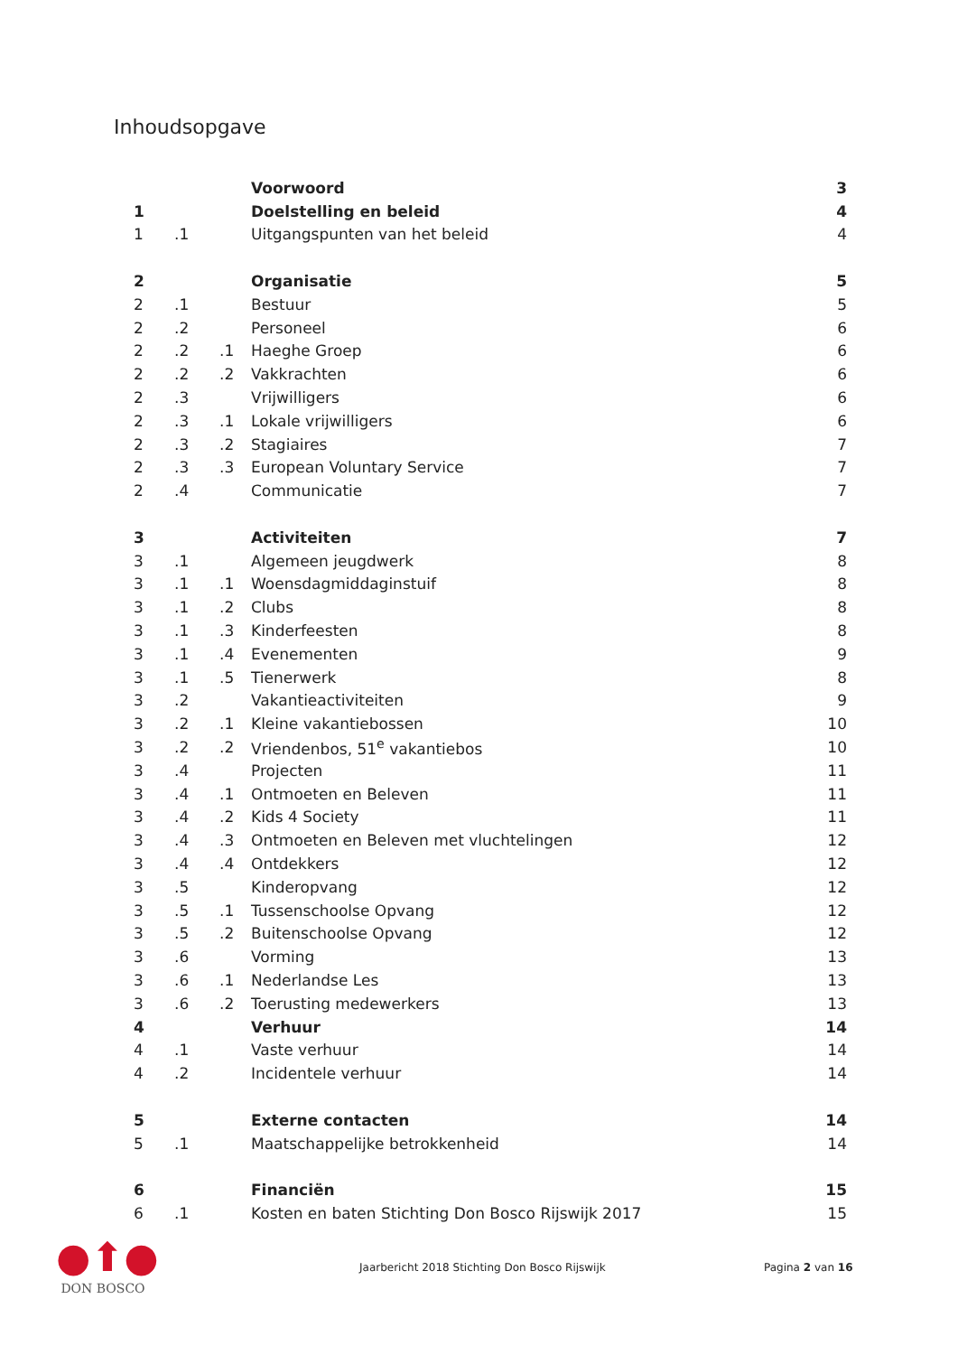Inhoudsopgave
| | | | Voorwoord | 3 |
| 1 | | | Doelstelling en beleid | 4 |
| 1 | .1 | | Uitgangspunten van het beleid | 4 |
| 2 | | | Organisatie | 5 |
| 2 | .1 | | Bestuur | 5 |
| 2 | .2 | | Personeel | 6 |
| 2 | .2 | .1 | Haeghe Groep | 6 |
| 2 | .2 | .2 | Vakkrachten | 6 |
| 2 | .3 | | Vrijwilligers | 6 |
| 2 | .3 | .1 | Lokale vrijwilligers | 6 |
| 2 | .3 | .2 | Stagiaires | 7 |
| 2 | .3 | .3 | European Voluntary Service | 7 |
| 2 | .4 | | Communicatie | 7 |
| 3 | | | Activiteiten | 7 |
| 3 | .1 | | Algemeen jeugdwerk | 8 |
| 3 | .1 | .1 | Woensdagmiddaginstuif | 8 |
| 3 | .1 | .2 | Clubs | 8 |
| 3 | .1 | .3 | Kinderfeesten | 8 |
| 3 | .1 | .4 | Evenementen | 9 |
| 3 | .1 | .5 | Tienerwerk | 8 |
| 3 | .2 | | Vakantieactiviteiten | 9 |
| 3 | .2 | .1 | Kleine vakantiebossen | 10 |
| 3 | .2 | .2 | Vriendenbos, 51<sup>e</sup> vakantiebos | 10 |
| 3 | .4 | | Projecten | 11 |
| 3 | .4 | .1 | Ontmoeten en Beleven | 11 |
| 3 | .4 | .2 | Kids 4 Society | 11 |
| 3 | .4 | .3 | Ontmoeten en Beleven met vluchtelingen | 12 |
| 3 | .4 | .4 | Ontdekkers | 12 |
| 3 | .5 | | Kinderopvang | 12 |
| 3 | .5 | .1 | Tussenschoolse Opvang | 12 |
| 3 | .5 | .2 | Buitenschoolse Opvang | 12 |
| 3 | .6 | | Vorming | 13 |
| 3 | .6 | .1 | Nederlandse Les | 13 |
| 3 | .6 | .2 | Toerusting medewerkers | 13 |
| 4 | | | Verhuur | 14 |
| 4 | .1 | | Vaste verhuur | 14 |
| 4 | .2 | | Incidentele verhuur | 14 |
| 5 | | | Externe contacten | 14 |
| 5 | .1 | | Maatschappelijke betrokkenheid | 14 |
| 6 | | | Financiën | 15 |
| 6 | .1 | | Kosten en baten Stichting Don Bosco Rijswijk 2017 | 15 |
●⬆●
DON BOSCO
Jaarbericht 2018 Stichting Don Bosco Rijswijk Pagina 2 van 16